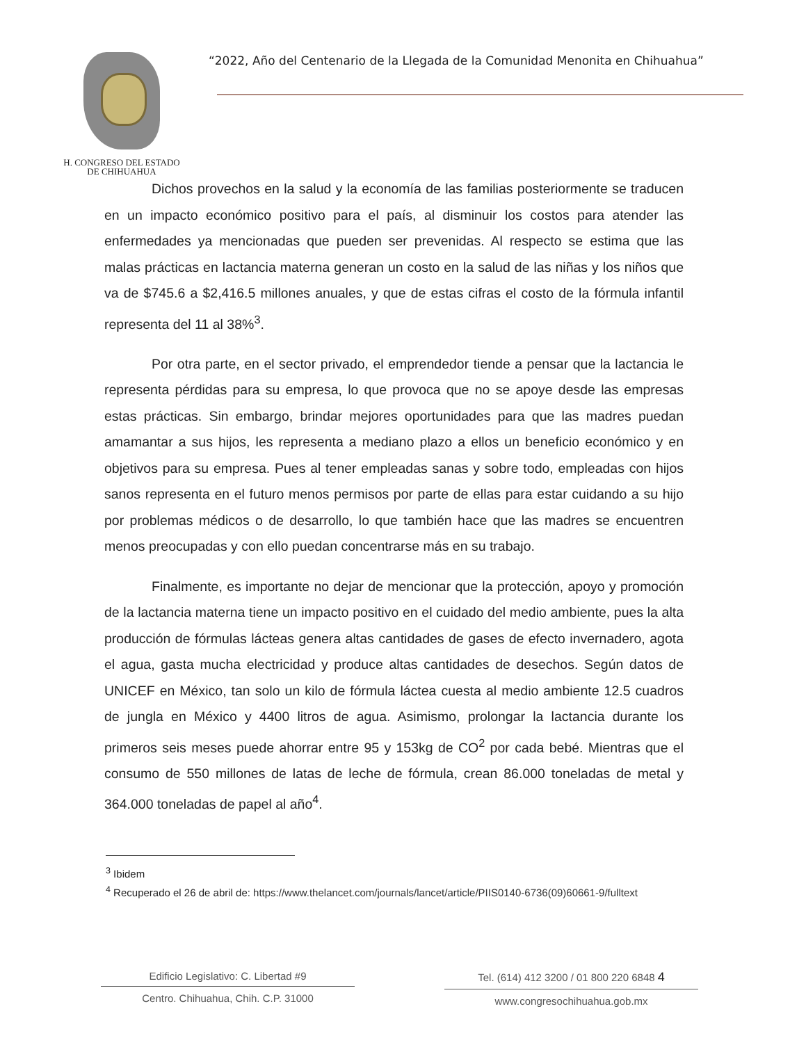H. CONGRESO DEL ESTADO
DE CHIHUAHUA
“2022, Año del Centenario de la Llegada de la Comunidad Menonita en Chihuahua”
Dichos provechos en la salud y la economía de las familias posteriormente se traducen en un impacto económico positivo para el país, al disminuir los costos para atender las enfermedades ya mencionadas que pueden ser prevenidas. Al respecto se estima que las malas prácticas en lactancia materna generan un costo en la salud de las niñas y los niños que va de $745.6 a $2,416.5 millones anuales, y que de estas cifras el costo de la fórmula infantil representa del 11 al 38%<sup>3</sup>.
Por otra parte, en el sector privado, el emprendedor tiende a pensar que la lactancia le representa pérdidas para su empresa, lo que provoca que no se apoye desde las empresas estas prácticas. Sin embargo, brindar mejores oportunidades para que las madres puedan amamantar a sus hijos, les representa a mediano plazo a ellos un beneficio económico y en objetivos para su empresa. Pues al tener empleadas sanas y sobre todo, empleadas con hijos sanos representa en el futuro menos permisos por parte de ellas para estar cuidando a su hijo por problemas médicos o de desarrollo, lo que también hace que las madres se encuentren menos preocupadas y con ello puedan concentrarse más en su trabajo.
Finalmente, es importante no dejar de mencionar que la protección, apoyo y promoción de la lactancia materna tiene un impacto positivo en el cuidado del medio ambiente, pues la alta producción de fórmulas lácteas genera altas cantidades de gases de efecto invernadero, agota el agua, gasta mucha electricidad y produce altas cantidades de desechos. Según datos de UNICEF en México, tan solo un kilo de fórmula láctea cuesta al medio ambiente 12.5 cuadros de jungla en México y 4400 litros de agua. Asimismo, prolongar la lactancia durante los primeros seis meses puede ahorrar entre 95 y 153kg de CO<sup>2</sup> por cada bebé. Mientras que el consumo de 550 millones de latas de leche de fórmula, crean 86.000 toneladas de metal y 364.000 toneladas de papel al año<sup>4</sup>.
<sup>3</sup> Ibidem
<sup>4</sup> Recuperado el 26 de abril de: https://www.thelancet.com/journals/lancet/article/PIIS0140-6736(09)60661-9/fulltext
Edificio Legislativo: C. Libertad #9
Centro. Chihuahua, Chih. C.P. 31000
Tel. (614) 412 3200 / 01 800 220 6848 4
www.congresochihuahua.gob.mx